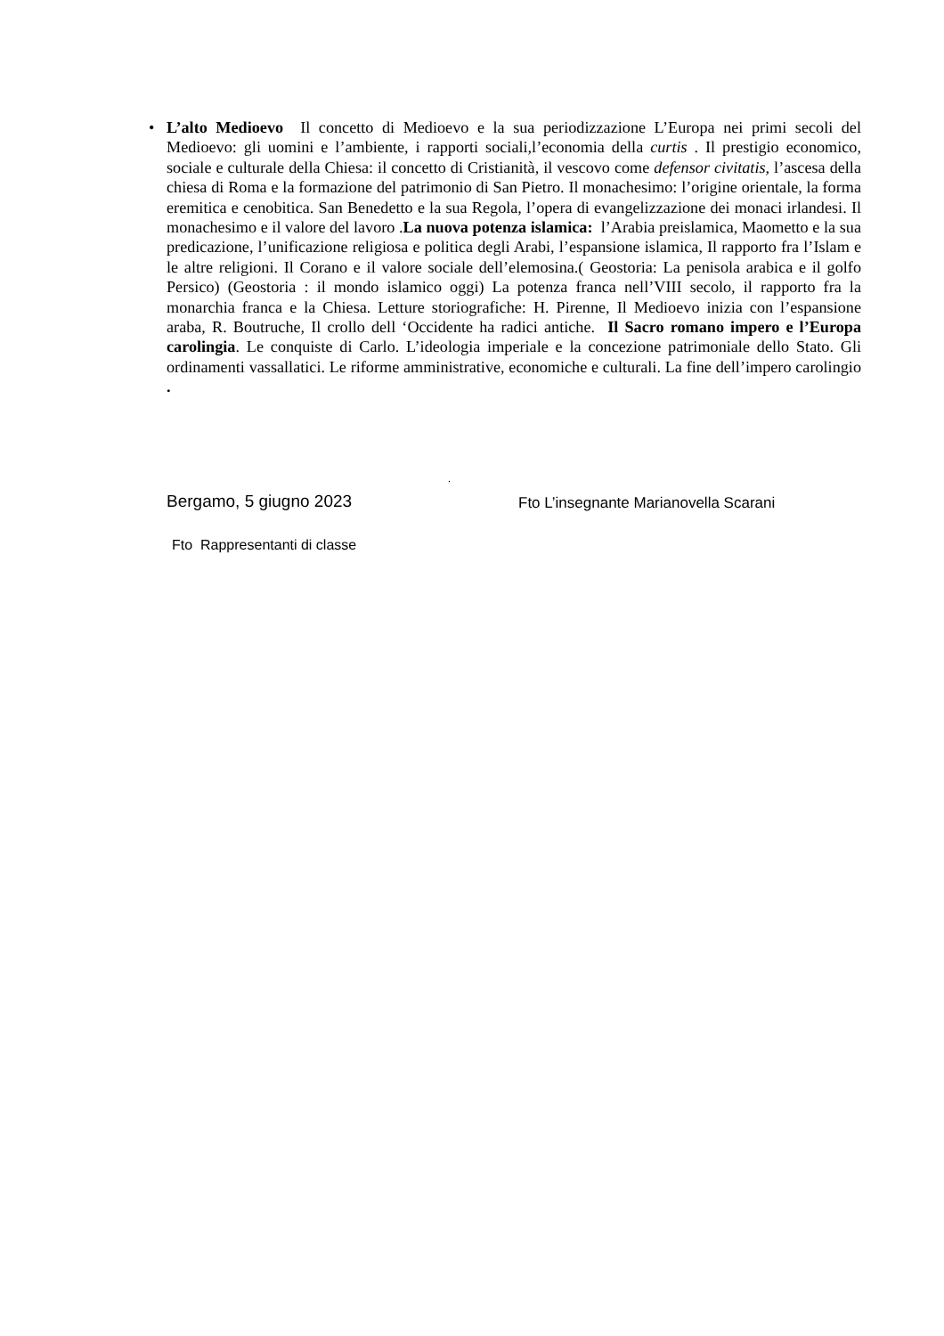• L’alto Medioevo Il concetto di Medioevo e la sua periodizzazione L’Europa nei primi secoli del Medioevo: gli uomini e l’ambiente, i rapporti sociali,l’economia della curtis . Il prestigio economico, sociale e culturale della Chiesa: il concetto di Cristianità, il vescovo come defensor civitatis, l’ascesa della chiesa di Roma e la formazione del patrimonio di San Pietro. Il monachesimo: l’origine orientale, la forma eremitica e cenobitica. San Benedetto e la sua Regola, l’opera di evangelizzazione dei monaci irlandesi. Il monachesimo e il valore del lavoro .La nuova potenza islamica: l’Arabia preislamica, Maometto e la sua predicazione, l’unificazione religiosa e politica degli Arabi, l’espansione islamica, Il rapporto fra l’Islam e le altre religioni. Il Corano e il valore sociale dell’elemosina.( Geostoria: La penisola arabica e il golfo Persico) (Geostoria : il mondo islamico oggi) La potenza franca nell’VIII secolo, il rapporto fra la monarchia franca e la Chiesa. Letture storiografiche: H. Pirenne, Il Medioevo inizia con l’espansione araba, R. Boutruche, Il crollo dell ‘Occidente ha radici antiche. Il Sacro romano impero e l’Europa carolingia. Le conquiste di Carlo. L’ideologia imperiale e la concezione patrimoniale dello Stato. Gli ordinamenti vassallatici. Le riforme amministrative, economiche e culturali. La fine dell’impero carolingio .
.
Bergamo, 5 giugno 2023
Fto L’insegnante Marianovella Scarani
Fto Rappresentanti di classe